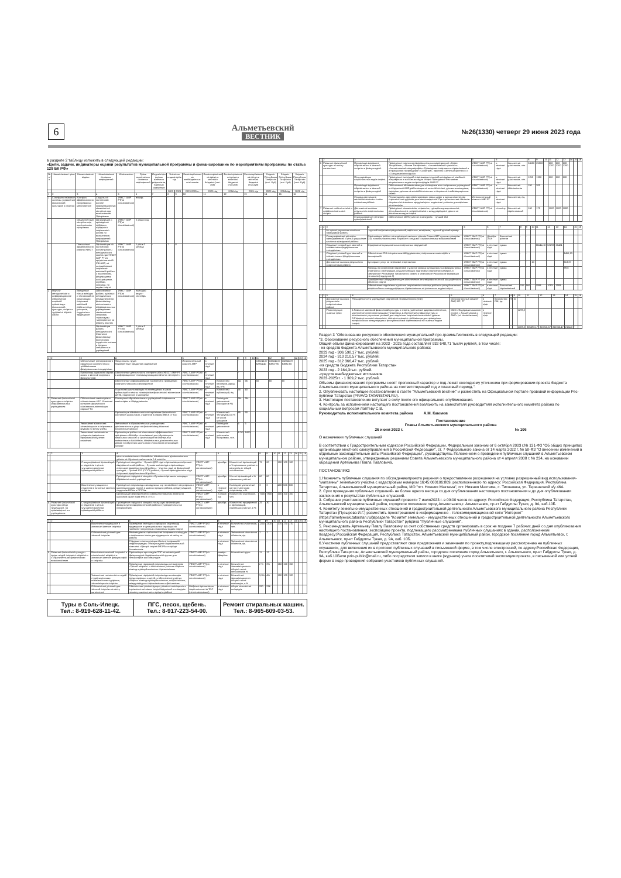6
Альметьевский
ВЕСТНИК
№26(1330) четверг 29 июня 2023 года
в разделе 2 таблицу изложить в следующей редакции:
«Цели, задачи, индикаторы оценки результатов муниципальной программы и финансирование по мероприятиям программы по статье 129 БК РФ»
| № п/п | Наименование цели | Наименование задачи | Наименование основных мероприятий | Исполнители | Сроки выполнения основных мероприятий | Индикаторы оценки конечных результатов, единицы измерения | Значения индикаторов год | | Финансирование из внебюджетных источников | Финансирование из средств местного бюджета (тыс. руб) | Финансирование из средств местного бюджета (тыс.руб) | Финансирование из средств местного бюджета (тыс.руб) | Бюджет Республики Татарстан (тыс. Руб) | Бюджет Республики Татарстан (тыс. Руб) | Бюджет Республики Татарстан (тыс. Руб) |
| --- | --- | --- | --- | --- | --- | --- | --- | --- | --- | --- | --- | --- | --- | --- | --- |
| | | | | | | | 2022 | 2023 | 2023-2025 гг. | 2023 год | 2024 год | 2025 год | 2023 год | 2024 год | 2025 год |
| 1 | 2 | 3 | 4 | 5 | 6 | 7 | 8 | 9 | 10 | 11 | 12 | 13 | 14 | 15 | 16 |
| 1 | Совершенствование системы управления физической культурой и спортом | Контроль эффективности программных мероприятий | Создать на постоянной основе координационную комиссию по контролю над выполнением Программы | УФКСТ АМР РТ(по согласованию) | январь | - | - | - | | | | | | | |
| | | Общественный контроль над выполнением программы | Организация и проведение собрания городского спортивного актива по выполнению мероприятий Программы | УФКСТ АМР РТ(по согласованию) | 2 раза в год | - | - | - | | | | | | | |
| | | Повышение эффективности работы УФКСТ | Организация на постоянной основе работы методического совета при УФКСТ АМР РТ из представителей СШ АМР, по планированию спортивно-массовой работы с населением, федерациями ассоциациями, клубами, союзами, по видам спорта | УФКСТ АМР РТ(по согласованию) | 1 раз в 3 месяца | - | 7 | 8 | | | | | | | |
| 2 | Научно-методическое и информационное обеспечение широкой пропаганды физической культуры, спорта и здорового образа жизни | Внедрение новых методик и технологий по организации спортивно массовой работы среди учащихся, студентов и трудящихся | Обеспечение работы кустовых методических объединений по физическому воспитанию в образовательных учреждениях: тематические семинары -практикумы -мероприятия по обмену опытом | УФКСТ АМР РТ(по согласованию) | ежегодно август-сентябрь | - | - | - | | | | | | | |
| | | | Организация работы методического Совета по физическому воспитанию студентов высших и средних специальных учреждений | УФКСТ АМР РТ (по согласованию) | 1 раз в 3 месяца | - | - | - | | | | | | | |
| 1 | 2 | 3 | 4 | 5 | 6 | 7 | 8 | 9 | 10 | 11 | 12 | 13 | 14 | 15 | 16 |
| | | Обеспечение тренировочного процесса в соответствии с требованиями федеральными стандартами | Фонд оплаты труда Приобретение предметов содержания | Исполнительный комитет АМР | в течение года | - | - | - | | 182246,67 62864,40 | 182246,67 63807,90 | 182246,87 63832,60 | | | |
| | | Пропаганда здорового образа жизни и занятий спортом и физкультурой. | Обеспечение деятельности интернет-сайта УФКСТ АМР РТ в информационно-телекоммуникационной сети «Интернет» | УФКСТ АМР РТ(по согласованию) | в течение года | - | - | | | | | | | | |
| | | | Обеспечение информирования населения о проведении спортивно-массовых мероприятий | УФКСТ АМР РТ(по согласованию) | в течение года | Количество баннеров, афиш, ед. в % | 54 | 56 | | 50 | 50 | 50 | | | |
| | | | Подготовка цикла передач на телевидении и цикла публикаций в печати, по вопросам физического воспитания детей, подростков и молодежи | УФКСТ АМР РТ(по согласованию) | в течение года | Количество публикаций, ед. | 35 | 40 | | | | | | | |
| 3 | Развитие физической культуры и спорта в образовательных учреждениях | Обеспечение инвентарем в соответствии с ФС. Усиление контроля физического состояния выполняющих нормы ГТО | Оснащение образовательных учреждений спортивным инвентарем и оборудованием | УФКСТ АМР РТ(по согласованию) | в течение года | Ежегодное увеличение расходов (в %) | 3% | 3% | | | | | | | |
| | | | Организация обязательного тестирования физического состояния школьников, студентов в рамках ВФСК «ГТО» | УФКСТ АМР РТ(по согласованию) | в течение года | Количество тестируемых в % от числа учащихся | 85 | 90 | | | | | | | |
| | | Увеличение количества занимающихся в спортивных кружках по месту учебы. | Увеличение в образовательных учреждениях дополнительных услуг по физическому развитию (спортивные кружки) | УФКСТ АМР РТ(по согласованию) | в течение года | Ежегодное увеличение | 5 | 5 | | | | | | | |
| | | Увеличение численности учащихся охваченных программой обучения плаванию | Организация работы по повышению эффективности программы «Всеобуч по плаванию для обучающихся начальных классов» и организация на базе крытых плавательных бассейнов, обязательных дополнительных уроков по обучению школьников 2-4 классов организация на базе | УФКСТ АМР РТ(по согласованию) | в течение года | Количество участников программы, чел. | 1750 | 1800 | | | | | | | |
| 1 | 2 | 3 | 4 | 5 | 6 | 7 | 8 | 9 | 10 | 11 | 12 | 13 | 14 | 15 | 16 |
| | | | крытых плавательных бассейнов, обязательных дополнительных уроков по обучению школьников 2-4 классов | | | | | | | | | | | | |
| | | Стимулирование организаций и педагогов с целью улучшения качества проводимой работы. | Проведение конкурсов: - Лучшее ДОУ года в организации спортивно-оздоровительной работы; - Лучшая школа года в организации спортивно-оздоровительной работы; - Учитель года по физической культуре; - Лучший ВУЗ (ССУЗ) района; -Лучший преподаватель года спортивно-оздоровительной работы | УФКСТ АМР РТ(по согласованию) | декабрь | Количество организаций в % принявших участие в конкурсах от общей численности | 75 | 80 | | 100 | 100 | 100 | | | |
| | | | Проведение городского конкурса «Лучшая спортивная площадка образовательного учреждения» | УФКСТ АМР РТ(по согласованию) | декабрь | Кол-во организаций в % принявших участие | 60 | 60 | | | | | | | |
| | | Вовлечение учащихся и студентов в активные занятия спортом. | Проведение спартакиад и молодежных игр по наиболее популярным и массовым видам спорта в школах города и района, среди учащихся, студентов ВУЗов и ССУЗов | УФКСТ АМР РТ(по согласованию) | в течение года | Ежегодное увеличение кол-во участников спартакиад, в % | 3 | 3 | | 480 | 500 | 500 | | | |
| | | | Организация мероприятий по совершенствованию работы по массовой сдаче норм ВФСК «ГТО» | УФКСТ АМР РТ(по согласованию) | 2 раза в год | Количество участников, чел. | 7500 | 7800 | | 100 | 100 | 100 | | | |
| 4 | Развитие физической культуры среди трудящихся, на производстве и в учреждениях | Стимулирование организаций и педагогов с целью улучшения качества проводимой работы. | Проведение городского конкурса на лучшую организацию физкультурно-оздоровительной работы в учреждениях и на предприятиях | УФКСТ АМР РТ(по согласованию) | декабрь | Количество предприятий и организаций, принявших участие, в % | 25 | 30 | | | | | | | |
| 1 | 2 | 3 | 4 | 5 | 6 | 7 | 8 | 9 | 10 | 11 | 12 | 13 | 14 | 15 | 16 |
| | | Вовлечение трудящихся в активные занятия спортом. | Проведение ежегодных городских спартакиад трудящихся и муниципальных служащих по наиболее популярным и массовым видам спорта | УФКСТ АМР РТ(по согласованию) | в течение года | Количество участников, чел. | 1250 | 1300 | | 170 | 170 | 170 | | | |
| | | Обеспечение условий для занятий спортом | Рекомендовать строительство спортивных площадок и спортивных залов для трудящихся по месту их работы | УФКСТ АМР РТ(по согласованию) | в течение года | Увеличение количества объектов, ед. | 1 | 1 | | | | | | | |
| | | | Создание и эксплуатация объекта спортивной инфраструктуры «Физкультурно-оздоровительный комплекс «Центра спорта ФИЗРА» в городе Альметьевск | | в течение года | Увеличение количества объектов, ед. | - | - | | | | | | | |
| 5 | Развитие физической культуры среди людей старшего возраста и с ограниченными физическими возможностями | Вовлечение жителей старшего и пенсионного возраста в активные занятия физкультурой и спортом. | Организация при каждом ТОС не менее одной физкультурно-оздоровительной группы для пенсионеров или инвалидов | УФКСТ АМР РТ(по согласованию) | январь-февраль | Количество групп | 11 | 12 | | | | | | | |
| | | | Проведение городской спартакиады пенсионеров «Третий возраст» и обеспечение участия сборных команд в республиканских соревнованиях | УФКСТ АМР РТ(по согласованию) | в течение года | Количество занимающихся от общего числа пенсионеров % | 2 % | 3% | | 150 | 150 | 150 | | | |
| | | Увеличение численности людей с ограниченными возможностями здоровья, занимающихся спортом | Проведение городской спартакиады инвалидов среди взрослых и детей, и обеспечение участия сборных команд в республиканских, всероссийских, международных соревнованиях и фестивалях | УФКСТ АМР РТ(по согласованию) | в течение года | Количество занимающихся от общего числа инвалидов, в % | 3,5% | 4% | | 100 | 100 | 100 | | | |
| | | Обеспечение условий для занятий спортом по месту жительства | Обеспечение реконструкции, ремонта имеющихся и строительство новых спортсооружений и площадок по месту жительства в городе и районе | Шефские организации, закрепленные за ТОС (по согласованию) | в течение года | общее количество площадок | 290 | 294 | | | | | | | |
Туры в Соль-Илецк.
Тел.: 8-919-628-11-42.
ПГС, песок, щебень.
Тел.: 8-917-223-54-00.
Ремонт стиральных машин.
Тел.: 8-965-609-03-53.
| 1 | 2 | 3 | 4 | 5 | 6 | 7 | 8 | 9 | 10 | 11 | 12 | 13 | 14 | 15 | 16 |
| 6 | Развитие физической культуры по месту жительства | Пропаганда здорового образа жизни и занятий спортом и физкультурой. | Проведение спортивно-оздоровительных мероприятий: «Кросс Татарстана», «Лыжня Татарстана», «Альметьевский триатлон», «Альметьевский полумарафон» Проведение спортивных соревнований и аттракционов на празднике «Сабантуй», проектах «Зеленый фитнесс» и «Скандинавская ходьба» | УФКСТ АМР РТ(по согласованию) | в течение года | Количество участников, чел. | 24500 | 25000 | | 600 1200 | 600 1200 | 600 1200 | | | |
| | | Популяризация национальных видов спорта. | Проведение ежегодной спартакиады сельской молодежи по наиболее популярным и массовым видам спорта Проведение Фестиваля национальных видов спорта народов АМР РТ | УФКСТ АМР РТ(по согласованию) | в течение года | Количество участников, чел. | 1250 | 1300 | | 800 | 800 | 800 | | | |
| | | Пропаганда здорового образа жизни и занятий спортом и физкультурой | Обеспечение абонементами для посещения всех спортивных учреждений и сооружений АМР, работающих на платной основе, детьми-инвалидами, сиротами, детьми из малообеспеченных и социально-слабозащищенных семей | УФКСТ АМР РТ(по согласованию) | в течение года | Количество абонементов | 150 | 200 | | | | | | | |
| | | Социальная защита малообеспеченных слоев населения района. | Рекомендовать при проектировании новых дорог и жилых комплексов строительство дорожек для велосипедистов. При строительстве объектов социального значения предусмотреть выделение участков для парковки велосипедов | Исполнительный комитет АМР РТ | в течение года | Количество, ед. | - | - | | | | | | | |
| 7 | Развитие любительского и профессионального спорта | Достижение высоких результатов спортсменами района | Проведение чемпионатов, первенств, турниров муниципального, республиканского, всероссийского и международного уровня по различным видам спорта | УФКСТ АМР РТ(по согласованию) | по плану | Количество соревнований | 160 | 170 | | 1000 | 1000 | 1000 | | | |
| | | Стимулирование тренеров-преподавателей | Обеспечение 100% участия в конкурсах: - лучший СШ | | | | | | | | | | | | |
| 1 | 2 | 3 | 4 | 5 | 6 | 7 | 8 | 9 | 10 | 11 | 12 | 13 | 14 | 15 | 16 |
| | | й с целью улучшения качества проводимой работы | - лучший спортсмен среди юношей, взрослых, ветеранов; - лучший детский тренер | | | | | | | | | | | | |
| | | Стимулирование тренеров-преподавателей с целью улучшения качества проводимой работы | Организация работы по выделению именных грантов Главы АМР лучшим тренерам СШ, по месту жительства, по работе с людьми с ограниченными возможностями | УФКСТ АМР РТ(по согласованию) | Декабрь 2019 | Количество грантов | - | - | | | | | | | |
| | | Создание условий для занятий в соответствии федеральными стандартами | Содержание муниципальных спортивных сооружений | УФКСТ АМР РТ(по согласованию) | в течение года | сумма | - | - | | 55644,10 | 58293 | 60424 | | | |
| | | Создание условий для занятий в соответствии с федеральными стандартами | Обеспечение СШ специальным оборудованием, спортивным инвентарём и экипировкой | УФКСТ АМР РТ(по согласованию) | в течение года | сумма | - | - | | | | | 1451,13 | | |
| | | Достижение высоких результатов спортсменами района | аутсорсинг услуг по перевозке спортсменов | УФКСТ АМР РТ(по согласованию) | в течение года | сумма | - | - | 10 | | | | 613,37 | | |
| | | | Расходы по спортивной подготовке и участие команд муниципальных физкультурных спортивных организаций, осуществляющих подготовку спортивного резерва, в чемпионате Республики Татарстан по хоккею и чемпионате Российской Федерации по хоккею (подгруппа А) | УФКСТ АМР РТ(по согласованию) | в течение года | сумма | - | - | | | | | 99,8 | | |
| | | | Приобретение оборудования для обеспечения антитеррористической защищённости объектов спорта | УФКСТ АМР РТ (по согласованию) | в течение года | сумма | | | | | | | | | |
| | | | Обеспечение подготовки и участия спортсменов и команд района в республиканских, всероссийских и международных соревнованиях по различным видам спорта | УФКСТ АМР РТ(по согласованию) | в течение года | Количество соревнований | 155 | 160 | | 1093 | 1093 | 1093 | | | |
| 1 | 2 | 3 | 4 | 5 | 6 | 7 | 8 | 9 | 10 | 11 | 12 | 13 | 14 | 15 | 16 |
| | | Достижение высоких результатов спортсменами района | Расширение сети учреждений спортивной направленности (СШ) | Исполнительный комитет АМР, МС, РТ | в течение года | Количество СШ, ед. | 9 | 10 | | | | | | | |
| | | Реконструкция лыжных трасс | 1.Развитие массовой физической культуры и спорта, укрепление здоровья населения, укрепление спортивного имиджа Татарстана. 2.Укрепление инфраструктуры и качественное улучшение условий для подготовки спортсменов высокого уровня. 3.Создание лыжного комплекса, соответствующего требованиям для проведения всероссийских международных республиканских соревнований по лыжным видам спорта. | МОО «Федерация лыжного спорта г. Альметьевска и АМР» (по согласованию) | в течение года | | | | 1299,2 | | | | | | |
| | | | | | | | | | 1309,2 | 306598,17 | 310210,57 | 312366,47 | 2164,3 | - | - |
Раздел 3 "Обоснование ресурсного обеспечения муниципальной про-граммы"изложить в следующей редакции:
"3. Обоснование ресурсного обеспечения муниципальной программы.
Общий объем финансирования на 2023 - 2025 года составляет 932 648,71 тысяч рублей, в том числе:
- из средств бюджета Альметьевского муниципального района:
2023 год - 306 598,17 тыс. рублей;
2024 год - 310 210,57 тыс. рублей;
2025 год - 312 366,47 тыс. рублей.
-из средств бюджета Республики Татарстан
2023 год - 2 164,3тыс. рублей.
-средств внебюджетных источников
2023-2025гг. - 1 309,2 тыс. рублей.
Объемы финансирования программы носят прогнозный характер и под-лежат ежегодному уточнению при формировании проекта бюджета Альметьев-ского муниципального района на соответствующий год и плановый период.".
2. Опубликовать настоящее постановление в газете "Альметьевский вестник" и разместить на Официальном портале правовой информации Рес-публики Татарстан (PRAVO.TATARSTAN.RU).
3. Настоящее постановление вступает в силу после его официального опубликования.
4. Контроль за исполнением настоящего постановления возложить на заместителя руководителя исполнительного комитета района по социальным вопросам Лаптеву С.В.
Руководитель исполнительного комитета района А.М. Каюмов
Постановление
Главы Альметьевского муниципального района
26 июня 2023 г. № 106
О назначении публичных слушаний
В соответствии с Градостроительным кодексом Российской Федерации, Федеральным законом от 6 октября 2003 г.№ 131-ФЗ "Об общих принципах организации местного самоуправления в Российской Федерации", ст. 7 Федерального закона от 14 марта 2022 г. № 58-ФЗ "О внесении изменений в отдельные законодательные акты Российской Федерации", руководствуясь Положением о проведении публичных слушаний в Альметьевском муниципальном районе, утвержденным решением Совета Альметьевского муниципального района от 4 апреля 2008 г. № 234, на основании обращения Артемьева Павла Павловича,
ПОСТАНОВЛЯЮ:
1.Назначить публичные слушания по обсуждениюпроекта решения о предоставлении разрешения на условно разрешенный вид использования- "магазины" земельного участка с кадастровым номером 16:45:060106:809, расположенного по адресу: Российская Федерация, Республика Татарстан, Альметьевский муниципальный район, МО "пгт. Нижняя Мактама", пгт. Нижняя Мактама, с. Тихоновка, ул. Терешковой з/у 46А.
2. Срок проведения публичных слушаний- не более одного месяца со дня опубликования настоящего постановления и до дня опубликования заключения о результатах публичных слушаний.
3. Собрание участников публичных слушаний провести 7 июля2023 г. в 09:00 часов по адресу: Российская Федерация, Республика Татарстан, Альметьевский муниципальный район, городское поселение город Альметьевск,г. Альметьевск, пр-кт Габдуллы Тукая, д. 9А, каб.10Б.
4. Комитету земельно-имущественных отношений и градостроительной деятельности Альметьевского муниципального района Республики Татарстан (Пузырева И.Г.) разместить проектрешения в информационно - телекоммуникационной сети "Интернет" (https://almetyevsk.tatarstan.ru/)вразделе "Комитет земельно - имущественных отношений и градостроительной деятельности Альметьевского муниципального района Республики Татарстан" рубрика "Публичные слушания".
5. Рекомендовать Артемьеву Павлу Павловичу за счет собственных средств организовать в срок не позднее 7 рабочих дней со дня опубликования настоящего постановления, экспозицию проекта, подлежащего рассмотрениюна публичных слушаниях в здании, расположенном поадресу:Российская Федерация, Республика Татарстан, Альметьевский муниципальный район, городское поселение город Альметьевск, г. Альметьевск, пр-кт Габдуллы Тукая, д. 9А, каб. 10Б.
6.Участники публичных слушаний предоставляют свои предложения и замечания по проекту,подлежащему рассмотрению на публичных слушаниях, для включения их в протокол публичных слушаний в письменной форме, в том числе электронной, по адресу:Российская Федерация, Республика Татарстан, Альметьевский муниципальный район, городское поселение город Альметьевск, г. Альметьевск, пр-кт Габдуллы Тукая, д. 9А, каб.10Били pzio-public@mail.ru, либо посредством записи в книге (журнале) учета посетителей экспозиции проекта, в письменной или устной форме в ходе проведения собрания участников публичных слушаний.